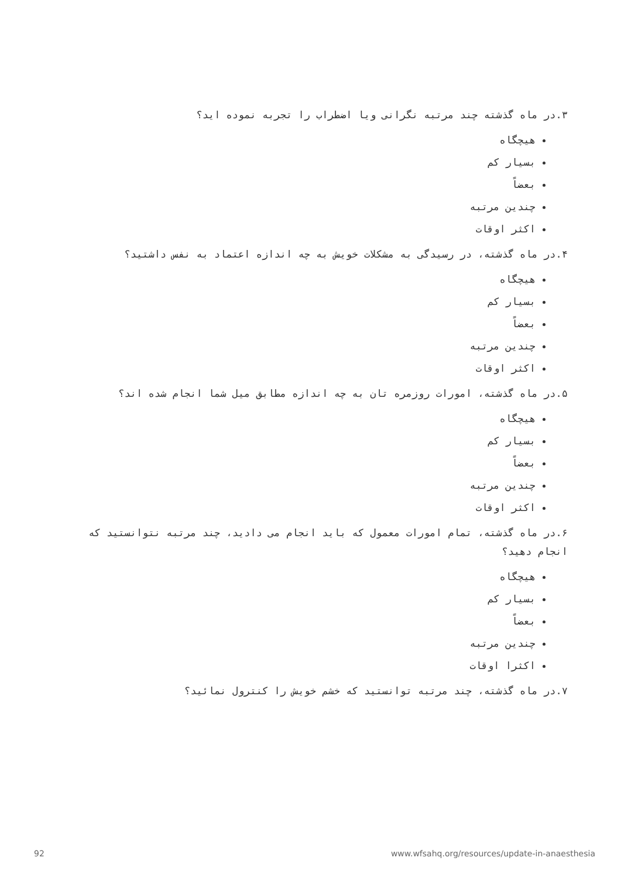۳.در ماه گذشته چند مرتبه نگرانی ویا اضطراب را تجربه نموده اید؟
هیچگاه
بسیار کم
بعضاً
چندین مرتبه
اکثر اوقات
۴.در ماه گذشته، در رسیدگی به مشکلات خویش به چه اندازه اعتماد به نفس داشتید؟
هیچگاه
بسیار کم
بعضاً
چندین مرتبه
اکثر اوقات
۵.در ماه گذشته، امورات روزمره تان به چه اندازه مطابق میل شما انجام شده اند؟
هیچگاه
بسیار کم
بعضاً
چندین مرتبه
اکثر اوقات
۶.در ماه گذشته، تمام امورات معمول که باید انجام می دادید، چند مرتبه نتوانستید که انجام دهید؟
هیچگاه
بسیار کم
بعضاً
چندین مرتبه
اکثرا اوقات
۷.در ماه گذشته، چند مرتبه توانستید که خشم خویش را کنترول نمائید؟
92
www.wfsahq.org/resources/update-in-anaesthesia